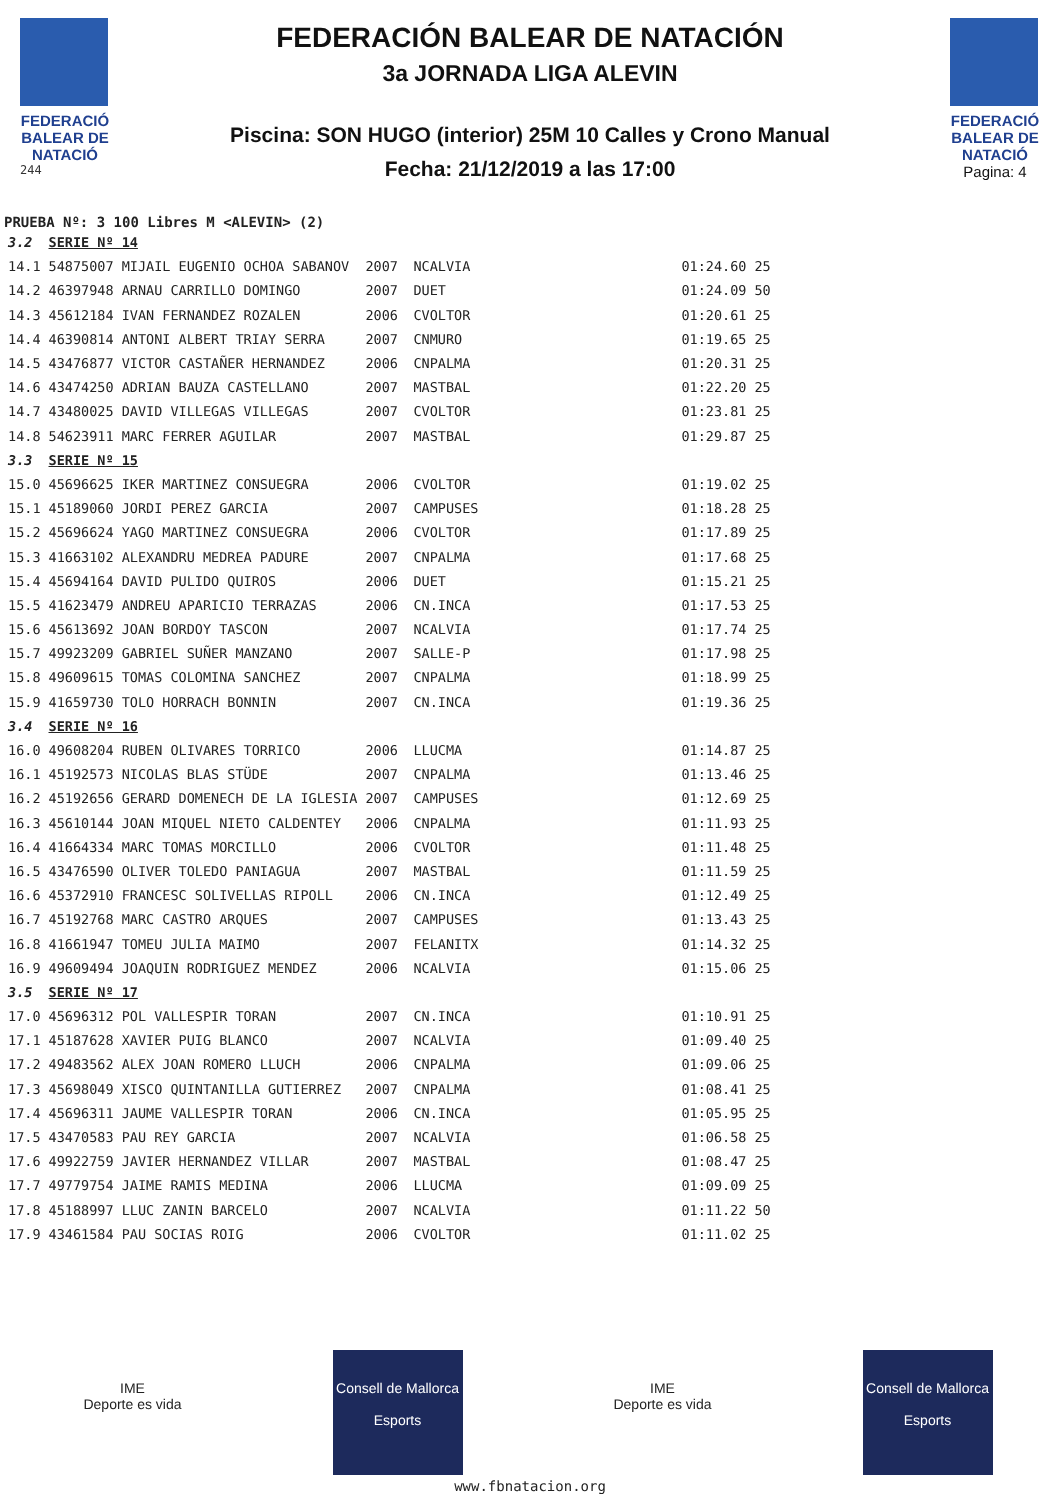FEDERACIÓ BALEAR DE NATACIÓ
244
FEDERACIÓN BALEAR DE NATACIÓN
3a JORNADA LIGA ALEVIN
Piscina: SON HUGO (interior) 25M 10 Calles y Crono Manual
Fecha: 21/12/2019 a las 17:00
FEDERACIÓ BALEAR DE NATACIÓ
Pagina: 4
PRUEBA Nº: 3 100 Libres M <ALEVIN> (2)
| 3.2 | SERIE Nº 14 | | | | |
| 14.1 | 54875007 MIJAIL EUGENIO OCHOA SABANOV | 2007 | NCALVIA | 01:24.60 | 25 |
| 14.2 | 46397948 ARNAU CARRILLO DOMINGO | 2007 | DUET | 01:24.09 | 50 |
| 14.3 | 45612184 IVAN FERNANDEZ ROZALEN | 2006 | CVOLTOR | 01:20.61 | 25 |
| 14.4 | 46390814 ANTONI ALBERT TRIAY SERRA | 2007 | CNMURO | 01:19.65 | 25 |
| 14.5 | 43476877 VICTOR CASTAÑER HERNANDEZ | 2006 | CNPALMA | 01:20.31 | 25 |
| 14.6 | 43474250 ADRIAN BAUZA CASTELLANO | 2007 | MASTBAL | 01:22.20 | 25 |
| 14.7 | 43480025 DAVID VILLEGAS VILLEGAS | 2007 | CVOLTOR | 01:23.81 | 25 |
| 14.8 | 54623911 MARC FERRER AGUILAR | 2007 | MASTBAL | 01:29.87 | 25 |
| 3.3 | SERIE Nº 15 | | | | |
| 15.0 | 45696625 IKER MARTINEZ CONSUEGRA | 2006 | CVOLTOR | 01:19.02 | 25 |
| 15.1 | 45189060 JORDI PEREZ GARCIA | 2007 | CAMPUSES | 01:18.28 | 25 |
| 15.2 | 45696624 YAGO MARTINEZ CONSUEGRA | 2006 | CVOLTOR | 01:17.89 | 25 |
| 15.3 | 41663102 ALEXANDRU MEDREA PADURE | 2007 | CNPALMA | 01:17.68 | 25 |
| 15.4 | 45694164 DAVID PULIDO QUIROS | 2006 | DUET | 01:15.21 | 25 |
| 15.5 | 41623479 ANDREU APARICIO TERRAZAS | 2006 | CN.INCA | 01:17.53 | 25 |
| 15.6 | 45613692 JOAN BORDOY TASCON | 2007 | NCALVIA | 01:17.74 | 25 |
| 15.7 | 49923209 GABRIEL SUÑER MANZANO | 2007 | SALLE-P | 01:17.98 | 25 |
| 15.8 | 49609615 TOMAS COLOMINA SANCHEZ | 2007 | CNPALMA | 01:18.99 | 25 |
| 15.9 | 41659730 TOLO HORRACH BONNIN | 2007 | CN.INCA | 01:19.36 | 25 |
| 3.4 | SERIE Nº 16 | | | | |
| 16.0 | 49608204 RUBEN OLIVARES TORRICO | 2006 | LLUCMA | 01:14.87 | 25 |
| 16.1 | 45192573 NICOLAS BLAS STÜDE | 2007 | CNPALMA | 01:13.46 | 25 |
| 16.2 | 45192656 GERARD DOMENECH DE LA IGLESIA | 2007 | CAMPUSES | 01:12.69 | 25 |
| 16.3 | 45610144 JOAN MIQUEL NIETO CALDENTEY | 2006 | CNPALMA | 01:11.93 | 25 |
| 16.4 | 41664334 MARC TOMAS MORCILLO | 2006 | CVOLTOR | 01:11.48 | 25 |
| 16.5 | 43476590 OLIVER TOLEDO PANIAGUA | 2007 | MASTBAL | 01:11.59 | 25 |
| 16.6 | 45372910 FRANCESC SOLIVELLAS RIPOLL | 2006 | CN.INCA | 01:12.49 | 25 |
| 16.7 | 45192768 MARC CASTRO ARQUES | 2007 | CAMPUSES | 01:13.43 | 25 |
| 16.8 | 41661947 TOMEU JULIA MAIMO | 2007 | FELANITX | 01:14.32 | 25 |
| 16.9 | 49609494 JOAQUIN RODRIGUEZ MENDEZ | 2006 | NCALVIA | 01:15.06 | 25 |
| 3.5 | SERIE Nº 17 | | | | |
| 17.0 | 45696312 POL VALLESPIR TORAN | 2007 | CN.INCA | 01:10.91 | 25 |
| 17.1 | 45187628 XAVIER PUIG BLANCO | 2007 | NCALVIA | 01:09.40 | 25 |
| 17.2 | 49483562 ALEX JOAN ROMERO LLUCH | 2006 | CNPALMA | 01:09.06 | 25 |
| 17.3 | 45698049 XISCO QUINTANILLA GUTIERREZ | 2007 | CNPALMA | 01:08.41 | 25 |
| 17.4 | 45696311 JAUME VALLESPIR TORAN | 2006 | CN.INCA | 01:05.95 | 25 |
| 17.5 | 43470583 PAU REY GARCIA | 2007 | NCALVIA | 01:06.58 | 25 |
| 17.6 | 49922759 JAVIER HERNANDEZ VILLAR | 2007 | MASTBAL | 01:08.47 | 25 |
| 17.7 | 49779754 JAIME RAMIS MEDINA | 2006 | LLUCMA | 01:09.09 | 25 |
| 17.8 | 45188997 LLUC ZANIN BARCELO | 2007 | NCALVIA | 01:11.22 | 50 |
| 17.9 | 43461584 PAU SOCIAS ROIG | 2006 | CVOLTOR | 01:11.02 | 25 |
IME
Deporte es vida
Consell de Mallorca
Esports
IME
Deporte es vida
Consell de Mallorca
Esports
www.fbnatacion.org